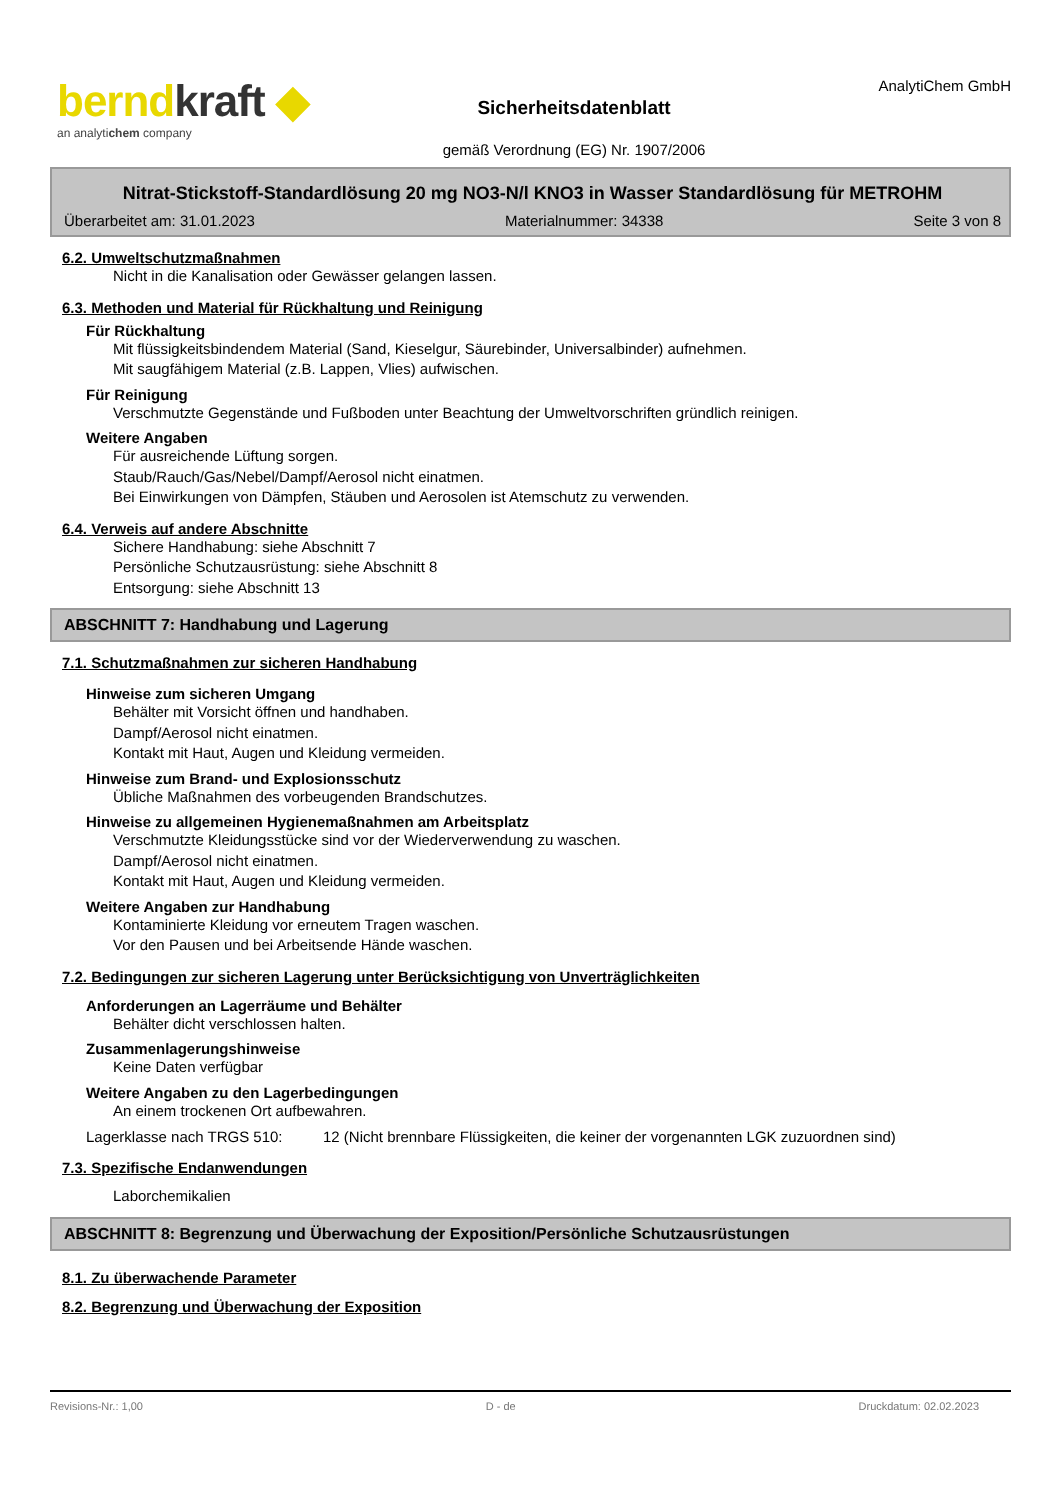berndkraft ◆
an analytichem company
Sicherheitsdatenblatt
gemäß Verordnung (EG) Nr. 1907/2006
AnalytiChem GmbH
Nitrat-Stickstoff-Standardlösung 20 mg NO3-N/l KNO3 in Wasser Standardlösung für METROHM
Überarbeitet am: 31.01.2023 Materialnummer: 34338 Seite 3 von 8
6.2. Umweltschutzmaßnahmen
Nicht in die Kanalisation oder Gewässer gelangen lassen.
6.3. Methoden und Material für Rückhaltung und Reinigung
Für Rückhaltung
Mit flüssigkeitsbindendem Material (Sand, Kieselgur, Säurebinder, Universalbinder) aufnehmen.
Mit saugfähigem Material (z.B. Lappen, Vlies) aufwischen.
Für Reinigung
Verschmutzte Gegenstände und Fußboden unter Beachtung der Umweltvorschriften gründlich reinigen.
Weitere Angaben
Für ausreichende Lüftung sorgen.
Staub/Rauch/Gas/Nebel/Dampf/Aerosol nicht einatmen.
Bei Einwirkungen von Dämpfen, Stäuben und Aerosolen ist Atemschutz zu verwenden.
6.4. Verweis auf andere Abschnitte
Sichere Handhabung: siehe Abschnitt 7
Persönliche Schutzausrüstung: siehe Abschnitt 8
Entsorgung: siehe Abschnitt 13
ABSCHNITT 7: Handhabung und Lagerung
7.1. Schutzmaßnahmen zur sicheren Handhabung
Hinweise zum sicheren Umgang
Behälter mit Vorsicht öffnen und handhaben.
Dampf/Aerosol nicht einatmen.
Kontakt mit Haut, Augen und Kleidung vermeiden.
Hinweise zum Brand- und Explosionsschutz
Übliche Maßnahmen des vorbeugenden Brandschutzes.
Hinweise zu allgemeinen Hygienemaßnahmen am Arbeitsplatz
Verschmutzte Kleidungsstücke sind vor der Wiederverwendung zu waschen.
Dampf/Aerosol nicht einatmen.
Kontakt mit Haut, Augen und Kleidung vermeiden.
Weitere Angaben zur Handhabung
Kontaminierte Kleidung vor erneutem Tragen waschen.
Vor den Pausen und bei Arbeitsende Hände waschen.
7.2. Bedingungen zur sicheren Lagerung unter Berücksichtigung von Unverträglichkeiten
Anforderungen an Lagerräume und Behälter
Behälter dicht verschlossen halten.
Zusammenlagerungshinweise
Keine Daten verfügbar
Weitere Angaben zu den Lagerbedingungen
An einem trockenen Ort aufbewahren.
Lagerklasse nach TRGS 510: 12 (Nicht brennbare Flüssigkeiten, die keiner der vorgenannten LGK zuzuordnen sind)
7.3. Spezifische Endanwendungen
Laborchemikalien
ABSCHNITT 8: Begrenzung und Überwachung der Exposition/Persönliche Schutzausrüstungen
8.1. Zu überwachende Parameter
8.2. Begrenzung und Überwachung der Exposition
Revisions-Nr.: 1,00 D - de Druckdatum: 02.02.2023